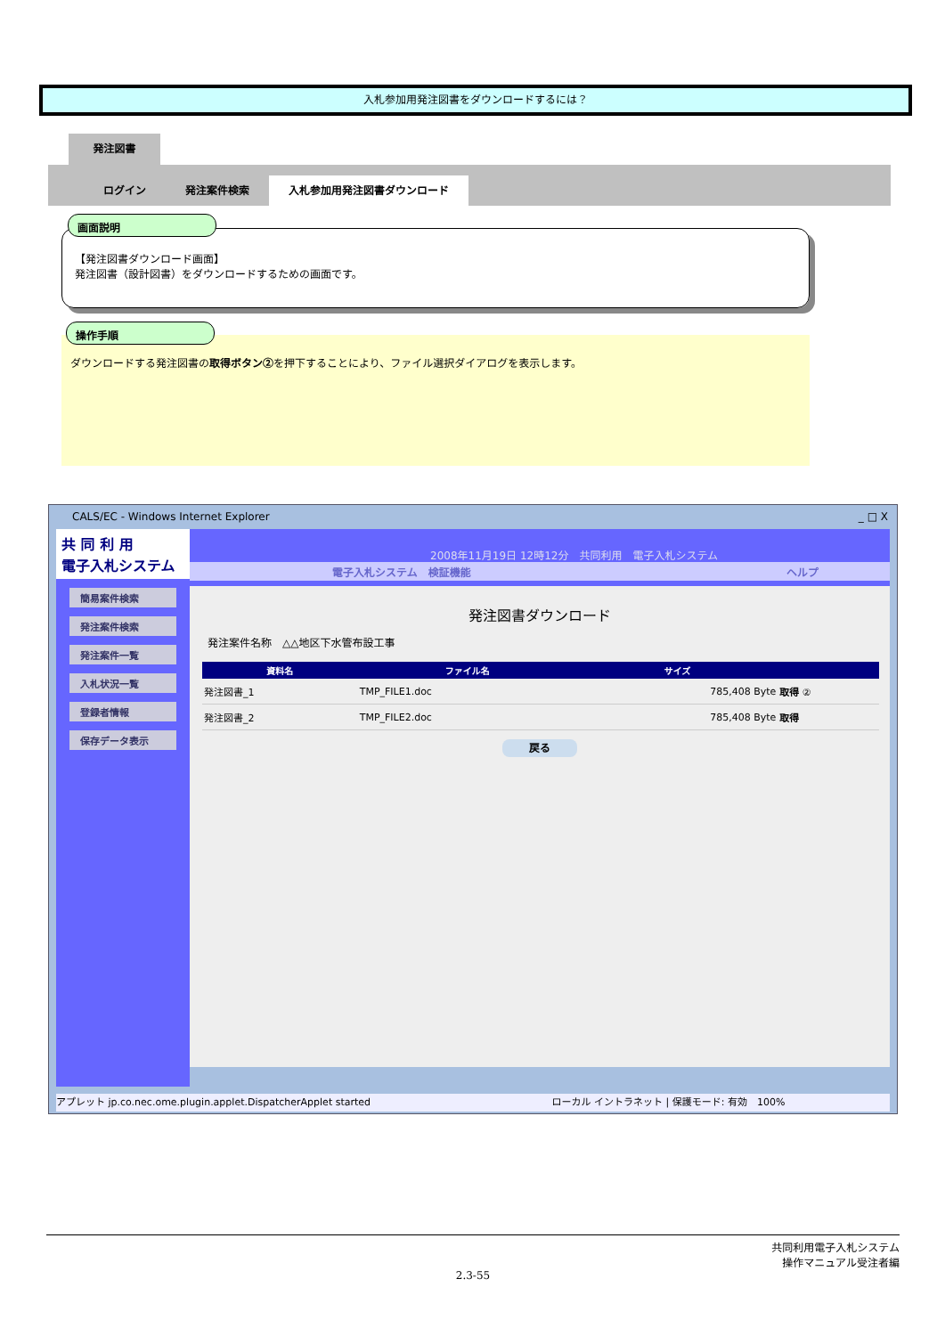入札参加用発注図書をダウンロードするには？
発注図書
ログイン 発注案件検索 入札参加用発注図書ダウンロード
【発注図書ダウンロード画面】
発注図書（設計図書）をダウンロードするための画面です。
画面説明
ダウンロードする発注図書の取得ボタン②を押下することにより、ファイル選択ダイアログを表示します。
操作手順
CALS/EC - Windows Internet Explorer _ □ X
共 同 利 用
電子入札システム
簡易案件検索
発注案件検索
発注案件一覧
入札状況一覧
登録者情報
保存データ表示
2008年11月19日 12時12分　共同利用　電子入札システム
電子入札システム　検証機能 ヘルプ
発注図書ダウンロード
発注案件名称　△△地区下水管布設工事
| 資料名 | ファイル名 | サイズ | |
| --- | --- | --- | --- |
| 発注図書_1 | TMP_FILE1.doc | 785,408 Byte | 取得 ② |
| 発注図書_2 | TMP_FILE2.doc | 785,408 Byte | 取得 |
戻る
アプレット jp.co.nec.ome.plugin.applet.DispatcherApplet started ローカル イントラネット | 保護モード: 有効　100%
共同利用電子入札システム
操作マニュアル受注者編
2.3-55